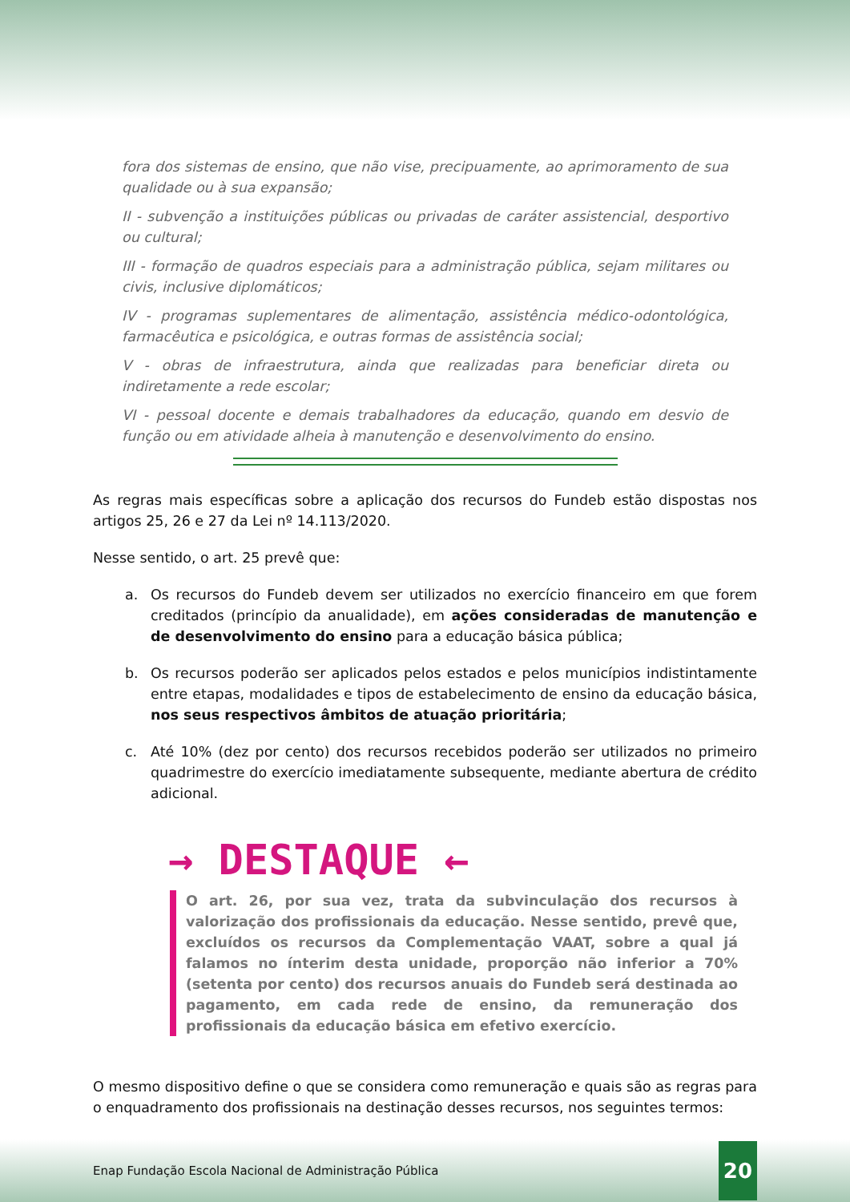fora dos sistemas de ensino, que não vise, precipuamente, ao aprimoramento de sua qualidade ou à sua expansão;
II - subvenção a instituições públicas ou privadas de caráter assistencial, desportivo ou cultural;
III - formação de quadros especiais para a administração pública, sejam militares ou civis, inclusive diplomáticos;
IV - programas suplementares de alimentação, assistência médico-odontológica, farmacêutica e psicológica, e outras formas de assistência social;
V - obras de infraestrutura, ainda que realizadas para beneficiar direta ou indiretamente a rede escolar;
VI - pessoal docente e demais trabalhadores da educação, quando em desvio de função ou em atividade alheia à manutenção e desenvolvimento do ensino.
As regras mais específicas sobre a aplicação dos recursos do Fundeb estão dispostas nos artigos 25, 26 e 27 da Lei nº 14.113/2020.
Nesse sentido, o art. 25 prevê que:
a. Os recursos do Fundeb devem ser utilizados no exercício financeiro em que forem creditados (princípio da anualidade), em ações consideradas de manutenção e de desenvolvimento do ensino para a educação básica pública;
b. Os recursos poderão ser aplicados pelos estados e pelos municípios indistintamente entre etapas, modalidades e tipos de estabelecimento de ensino da educação básica, nos seus respectivos âmbitos de atuação prioritária;
c. Até 10% (dez por cento) dos recursos recebidos poderão ser utilizados no primeiro quadrimestre do exercício imediatamente subsequente, mediante abertura de crédito adicional.
→ DESTAQUE ←
O art. 26, por sua vez, trata da subvinculação dos recursos à valorização dos profissionais da educação. Nesse sentido, prevê que, excluídos os recursos da Complementação VAAT, sobre a qual já falamos no ínterim desta unidade, proporção não inferior a 70% (setenta por cento) dos recursos anuais do Fundeb será destinada ao pagamento, em cada rede de ensino, da remuneração dos profissionais da educação básica em efetivo exercício.
O mesmo dispositivo define o que se considera como remuneração e quais são as regras para o enquadramento dos profissionais na destinação desses recursos, nos seguintes termos:
Enap Fundação Escola Nacional de Administração Pública 20